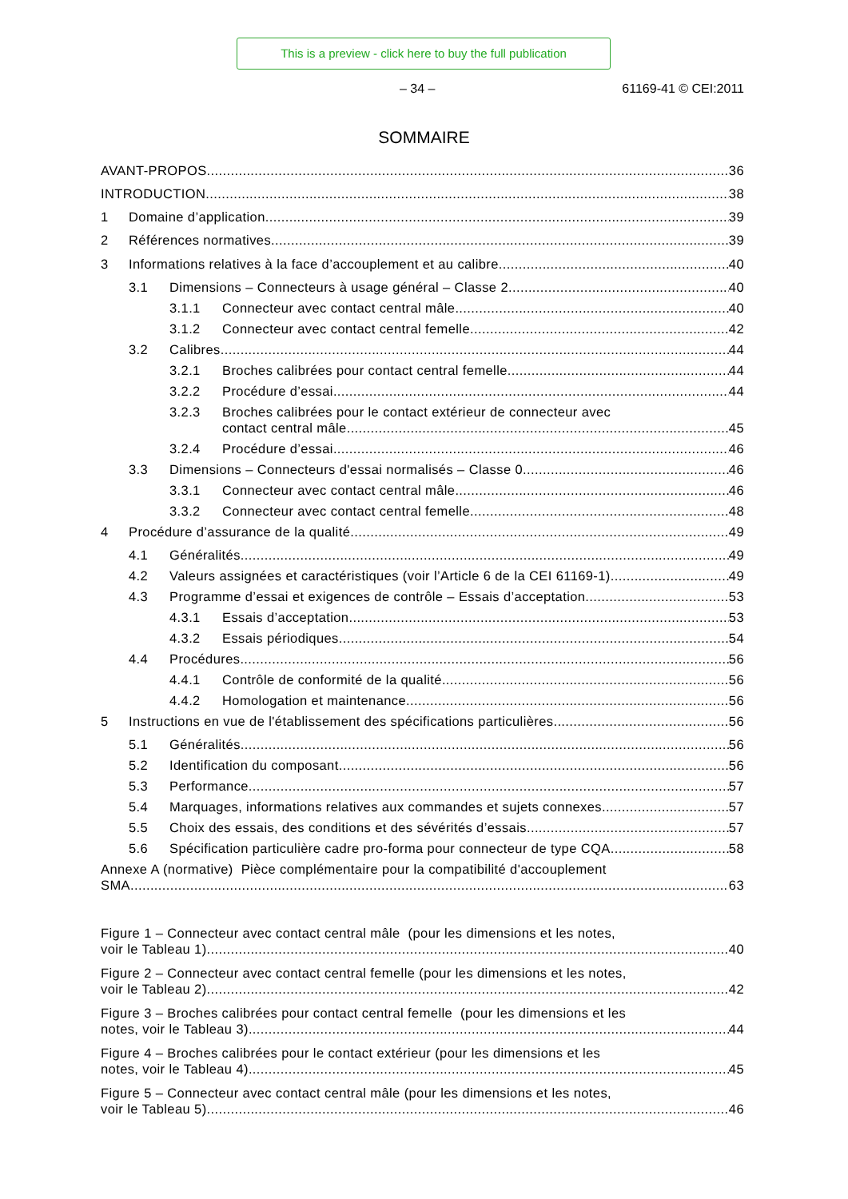This is a preview - click here to buy the full publication
– 34 – 61169-41 © CEI:2011
SOMMAIRE
AVANT-PROPOS 36
INTRODUCTION 38
1 Domaine d’application 39
2 Références normatives 39
3 Informations relatives à la face d’accouplement et au calibre 40
3.1 Dimensions – Connecteurs à usage général – Classe 2 40
3.1.1 Connecteur avec contact central mâle 40
3.1.2 Connecteur avec contact central femelle 42
3.2 Calibres 44
3.2.1 Broches calibrées pour contact central femelle 44
3.2.2 Procédure d’essai 44
3.2.3 Broches calibrées pour le contact extérieur de connecteur avec
contact central mâle 45
3.2.4 Procédure d’essai 46
3.3 Dimensions – Connecteurs d'essai normalisés – Classe 0 46
3.3.1 Connecteur avec contact central mâle 46
3.3.2 Connecteur avec contact central femelle 48
4 Procédure d’assurance de la qualité 49
4.1 Généralités 49
4.2 Valeurs assignées et caractéristiques (voir l’Article 6 de la CEI 61169-1) 49
4.3 Programme d’essai et exigences de contrôle – Essais d’acceptation 53
4.3.1 Essais d’acceptation 53
4.3.2 Essais périodiques 54
4.4 Procédures 56
4.4.1 Contrôle de conformité de la qualité 56
4.4.2 Homologation et maintenance 56
5 Instructions en vue de l'établissement des spécifications particulières 56
5.1 Généralités 56
5.2 Identification du composant 56
5.3 Performance 57
5.4 Marquages, informations relatives aux commandes et sujets connexes 57
5.5 Choix des essais, des conditions et des sévérités d’essais 57
5.6 Spécification particulière cadre pro-forma pour connecteur de type CQA 58
Annexe A (normative) Pièce complémentaire pour la compatibilité d'accouplement
SMA 63
Figure 1 – Connecteur avec contact central mâle (pour les dimensions et les notes,
voir le Tableau 1) 40
Figure 2 – Connecteur avec contact central femelle (pour les dimensions et les notes,
voir le Tableau 2) 42
Figure 3 – Broches calibrées pour contact central femelle (pour les dimensions et les
notes, voir le Tableau 3) 44
Figure 4 – Broches calibrées pour le contact extérieur (pour les dimensions et les
notes, voir le Tableau 4) 45
Figure 5 – Connecteur avec contact central mâle (pour les dimensions et les notes,
voir le Tableau 5) 46